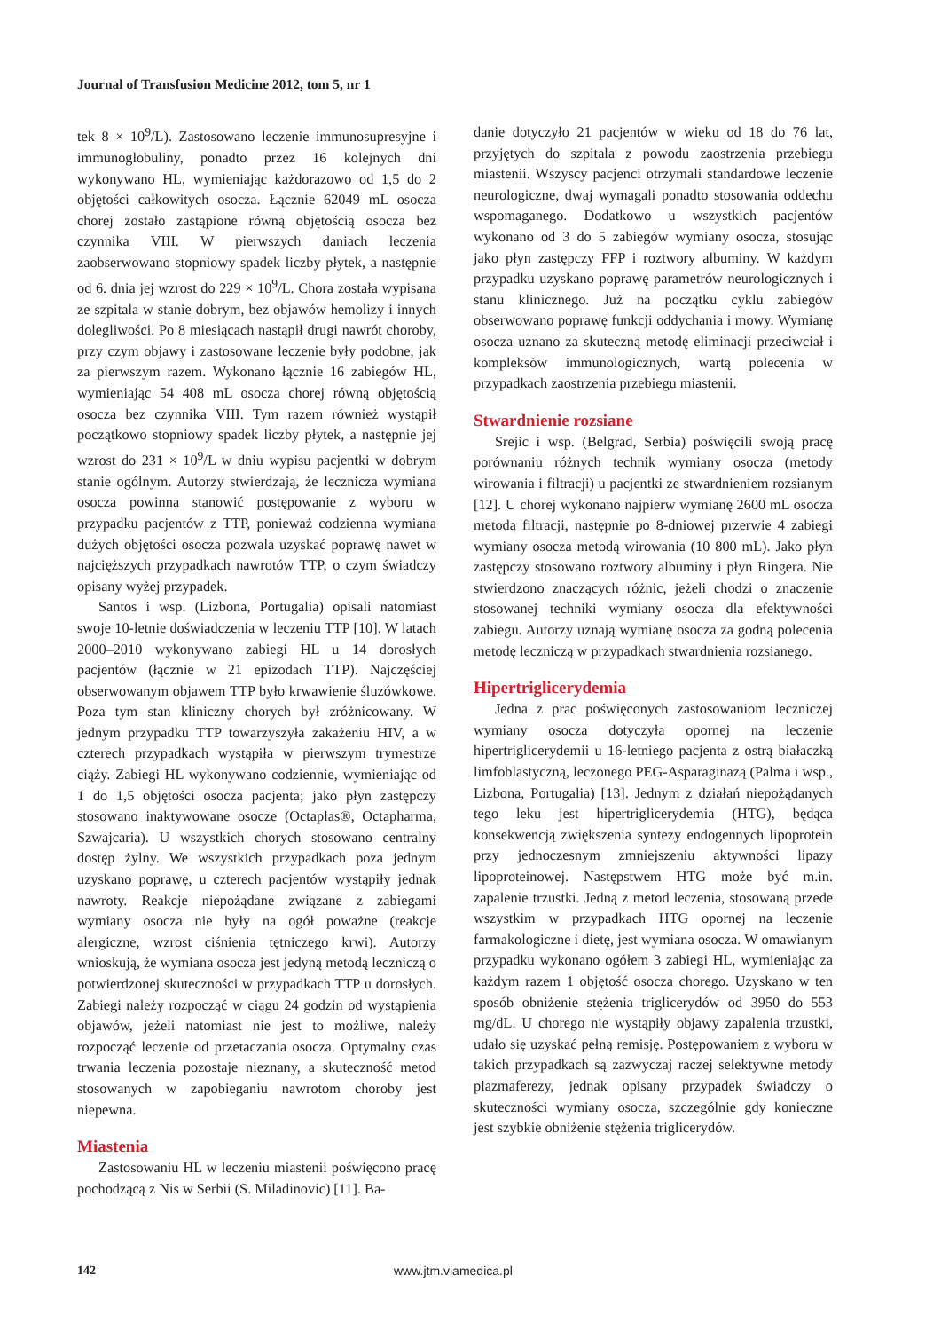Journal of Transfusion Medicine 2012, tom 5, nr 1
tek 8 × 10<sup>9</sup>/L). Zastosowano leczenie immunosupresyjne i immunoglobuliny, ponadto przez 16 kolejnych dni wykonywano HL, wymieniając każdorazowo od 1,5 do 2 objętości całkowitych osocza. Łącznie 62049 mL osocza chorej zostało zastąpione równą objętością osocza bez czynnika VIII. W pierwszych daniach leczenia zaobserwowano stopniowy spadek liczby płytek, a następnie od 6. dnia jej wzrost do 229 × 10<sup>9</sup>/L. Chora została wypisana ze szpitala w stanie dobrym, bez objawów hemolizy i innych dolegliwości. Po 8 miesiącach nastąpił drugi nawrót choroby, przy czym objawy i zastosowane leczenie były podobne, jak za pierwszym razem. Wykonano łącznie 16 zabiegów HL, wymieniając 54 408 mL osocza chorej równą objętością osocza bez czynnika VIII. Tym razem również wystąpił początkowo stopniowy spadek liczby płytek, a następnie jej wzrost do 231 × 10<sup>9</sup>/L w dniu wypisu pacjentki w dobrym stanie ogólnym. Autorzy stwierdzają, że lecznicza wymiana osocza powinna stanowić postępowanie z wyboru w przypadku pacjentów z TTP, ponieważ codzienna wymiana dużych objętości osocza pozwala uzyskać poprawę nawet w najcięższych przypadkach nawrotów TTP, o czym świadczy opisany wyżej przypadek.
Santos i wsp. (Lizbona, Portugalia) opisali natomiast swoje 10-letnie doświadczenia w leczeniu TTP [10]. W latach 2000–2010 wykonywano zabiegi HL u 14 dorosłych pacjentów (łącznie w 21 epizodach TTP). Najczęściej obserwowanym objawem TTP było krwawienie śluzówkowe. Poza tym stan kliniczny chorych był zróżnicowany. W jednym przypadku TTP towarzyszyła zakażeniu HIV, a w czterech przypadkach wystąpiła w pierwszym trymestrze ciąży. Zabiegi HL wykonywano codziennie, wymieniając od 1 do 1,5 objętości osocza pacjenta; jako płyn zastępczy stosowano inaktywowane osocze (Octaplas®, Octapharma, Szwajcaria). U wszystkich chorych stosowano centralny dostęp żylny. We wszystkich przypadkach poza jednym uzyskano poprawę, u czterech pacjentów wystąpiły jednak nawroty. Reakcje niepożądane związane z zabiegami wymiany osocza nie były na ogół poważne (reakcje alergiczne, wzrost ciśnienia tętniczego krwi). Autorzy wnioskują, że wymiana osocza jest jedyną metodą leczniczą o potwierdzonej skuteczności w przypadkach TTP u dorosłych. Zabiegi należy rozpocząć w ciągu 24 godzin od wystąpienia objawów, jeżeli natomiast nie jest to możliwe, należy rozpocząć leczenie od przetaczania osocza. Optymalny czas trwania leczenia pozostaje nieznany, a skuteczność metod stosowanych w zapobieganiu nawrotom choroby jest niepewna.
Miastenia
Zastosowaniu HL w leczeniu miastenii poświęcono pracę pochodzącą z Nis w Serbii (S. Miladinovic) [11]. Ba-
danie dotyczyło 21 pacjentów w wieku od 18 do 76 lat, przyjętych do szpitala z powodu zaostrzenia przebiegu miastenii. Wszyscy pacjenci otrzymali standardowe leczenie neurologiczne, dwaj wymagali ponadto stosowania oddechu wspomaganego. Dodatkowo u wszystkich pacjentów wykonano od 3 do 5 zabiegów wymiany osocza, stosując jako płyn zastępczy FFP i roztwory albuminy. W każdym przypadku uzyskano poprawę parametrów neurologicznych i stanu klinicznego. Już na początku cyklu zabiegów obserwowano poprawę funkcji oddychania i mowy. Wymianę osocza uznano za skuteczną metodę eliminacji przeciwciał i kompleksów immunologicznych, wartą polecenia w przypadkach zaostrzenia przebiegu miastenii.
Stwardnienie rozsiane
Srejic i wsp. (Belgrad, Serbia) poświęcili swoją pracę porównaniu różnych technik wymiany osocza (metody wirowania i filtracji) u pacjentki ze stwardnieniem rozsianym [12]. U chorej wykonano najpierw wymianę 2600 mL osocza metodą filtracji, następnie po 8-dniowej przerwie 4 zabiegi wymiany osocza metodą wirowania (10 800 mL). Jako płyn zastępczy stosowano roztwory albuminy i płyn Ringera. Nie stwierdzono znaczących różnic, jeżeli chodzi o znaczenie stosowanej techniki wymiany osocza dla efektywności zabiegu. Autorzy uznają wymianę osocza za godną polecenia metodę leczniczą w przypadkach stwardnienia rozsianego.
Hipertriglicerydemia
Jedna z prac poświęconych zastosowaniom leczniczej wymiany osocza dotyczyła opornej na leczenie hipertriglicerydemii u 16-letniego pacjenta z ostrą białaczką limfoblastyczną, leczonego PEG-Asparaginazą (Palma i wsp., Lizbona, Portugalia) [13]. Jednym z działań niepożądanych tego leku jest hipertriglicerydemia (HTG), będąca konsekwencją zwiększenia syntezy endogennych lipoprotein przy jednoczesnym zmniejszeniu aktywności lipazy lipoproteinowej. Następstwem HTG może być m.in. zapalenie trzustki. Jedną z metod leczenia, stosowaną przede wszystkim w przypadkach HTG opornej na leczenie farmakologiczne i dietę, jest wymiana osocza. W omawianym przypadku wykonano ogółem 3 zabiegi HL, wymieniając za każdym razem 1 objętość osocza chorego. Uzyskano w ten sposób obniżenie stężenia triglicerydów od 3950 do 553 mg/dL. U chorego nie wystąpiły objawy zapalenia trzustki, udało się uzyskać pełną remisję. Postępowaniem z wyboru w takich przypadkach są zazwyczaj raczej selektywne metody plazmaferezy, jednak opisany przypadek świadczy o skuteczności wymiany osocza, szczególnie gdy konieczne jest szybkie obniżenie stężenia triglicerydów.
142 www.jtm.viamedica.pl